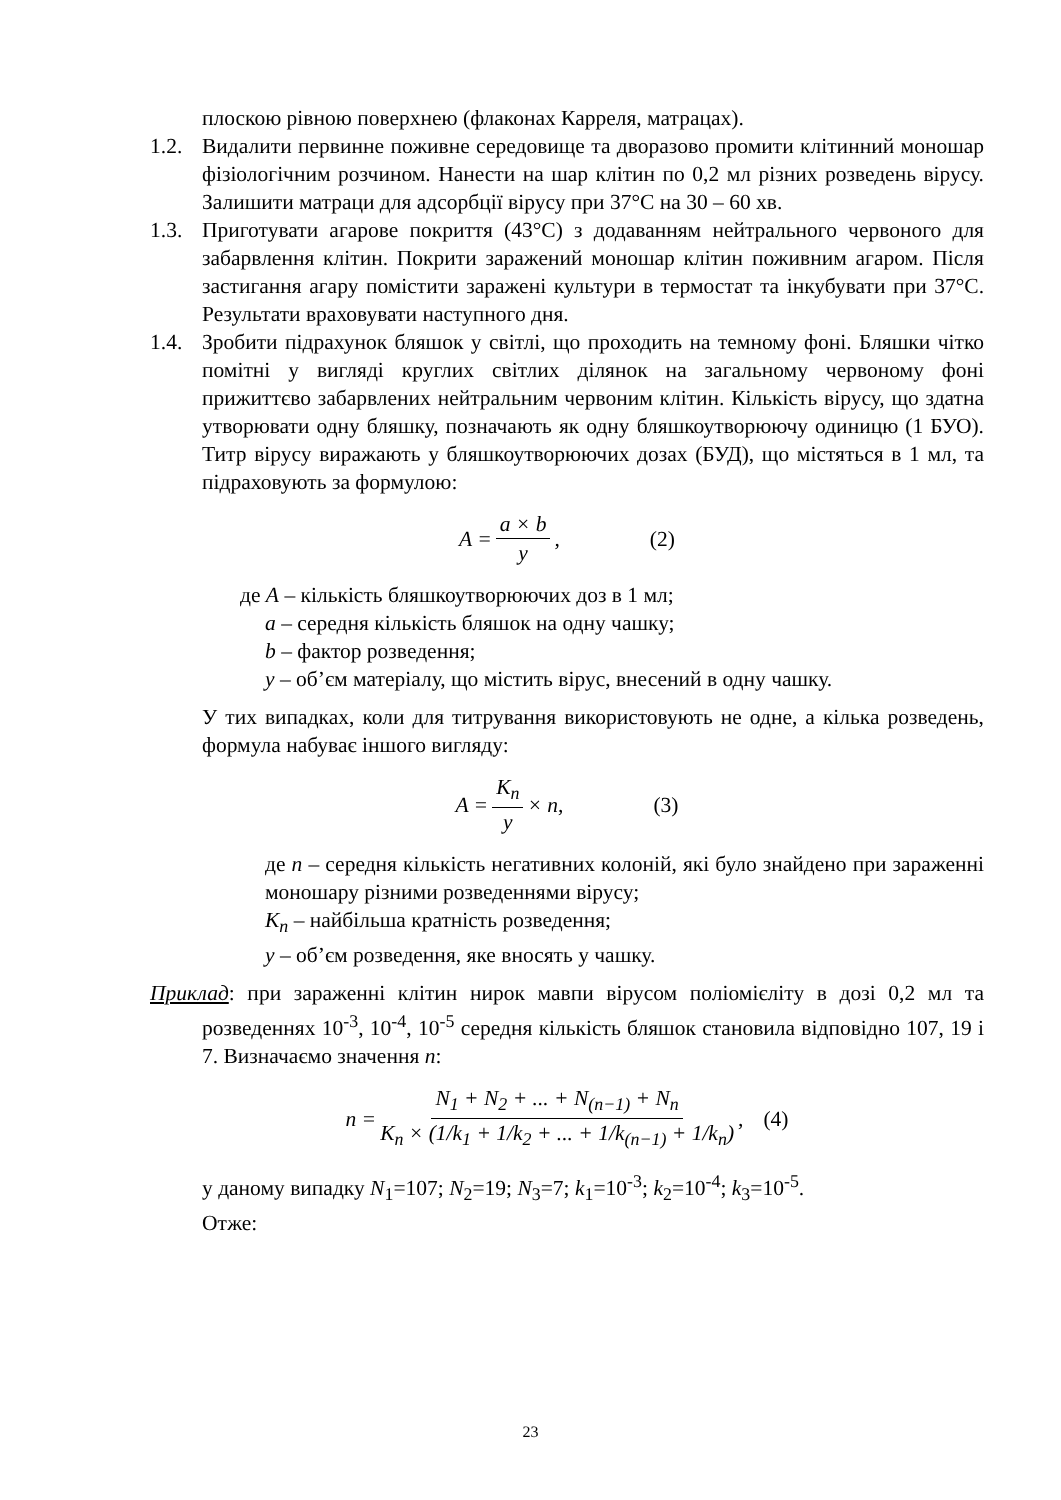плоскою рівною поверхнею (флаконах Карреля, матрацах).
1.2. Видалити первинне поживне середовище та дворазово промити клітинний моношар фізіологічним розчином. Нанести на шар клітин по 0,2 мл різних розведень вірусу. Залишити матраци для адсорбції вірусу при 37°С на 30 – 60 хв.
1.3. Приготувати агарове покриття (43°С) з додаванням нейтрального червоного для забарвлення клітин. Покрити заражений моношар клітин поживним агаром. Після застигання агару помістити заражені культури в термостат та інкубувати при 37°С. Результати враховувати наступного дня.
1.4. Зробити підрахунок бляшок у світлі, що проходить на темному фоні. Бляшки чітко помітні у вигляді круглих світлих ділянок на загальному червоному фоні прижиттєво забарвлених нейтральним червоним клітин. Кількість вірусу, що здатна утворювати одну бляшку, позначають як одну бляшкоутворюючу одиницю (1 БУО). Титр вірусу виражають у бляшкоутворюючих дозах (БУД), що містяться в 1 мл, та підраховують за формулою:
A = a × b y, (2)
де A – кількість бляшкоутворюючих доз в 1 мл;
a – середня кількість бляшок на одну чашку;
b – фактор розведення;
y – об’єм матеріалу, що містить вірус, внесений в одну чашку.
У тих випадках, коли для титрування використовують не одне, а кілька розведень, формула набуває іншого вигляду:
A = K<sub>n</sub> y × n, (3)
де n – середня кількість негативних колоній, які було знайдено при зараженні моношару різними розведеннями вірусу;
K<sub>n</sub> – найбільша кратність розведення;
y – об’єм розведення, яке вносять у чашку.
Приклад: при зараженні клітин нирок мавпи вірусом поліомієліту в дозі 0,2 мл та розведеннях 10<sup>-3</sup>, 10<sup>-4</sup>, 10<sup>-5</sup> середня кількість бляшок становила відповідно 107, 19 і 7. Визначаємо значення n:
n = N<sub>1</sub> + N<sub>2</sub> + ... + N<sub>(n−1)</sub> + N<sub>n</sub> K<sub>n</sub> × (1/k<sub>1</sub> + 1/k<sub>2</sub> + ... + 1/k<sub>(n−1)</sub> + 1/k<sub>n</sub>), (4)
у даному випадку N<sub>1</sub>=107; N<sub>2</sub>=19; N<sub>3</sub>=7; k<sub>1</sub>=10<sup>-3</sup>; k<sub>2</sub>=10<sup>-4</sup>; k<sub>3</sub>=10<sup>-5</sup>.
Отже:
23